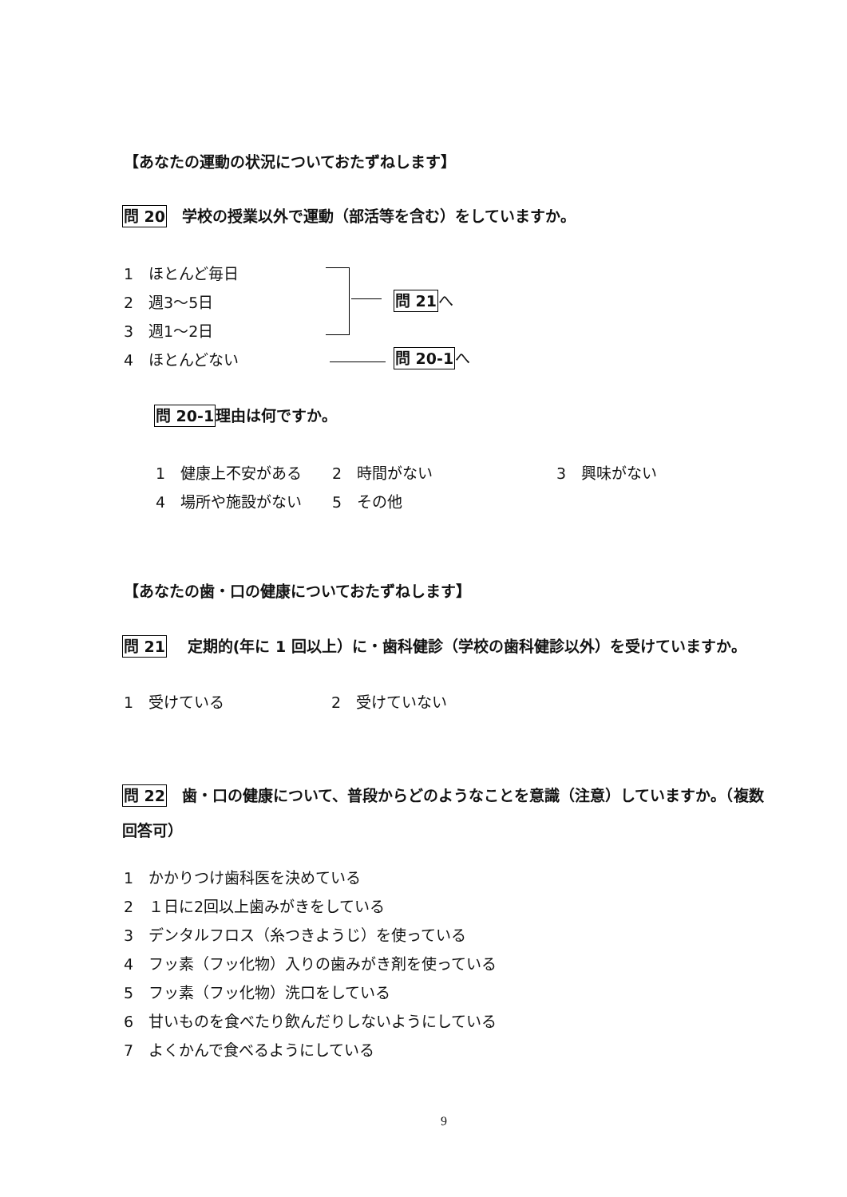【あなたの運動の状況についておたずねします】
問 20　学校の授業以外で運動（部活等を含む）をしていますか。
1　ほとんど毎日
2　週3～5日
3　週1～2日
4　ほとんどない
問 21 へ
問 20-1 へ
問 20-1理由は何ですか。
1　健康上不安がある　　2　時間がない
3　興味がない
4　場所や施設がない　　5　その他
【あなたの歯・口の健康についておたずねします】
問 21　 定期的(年に 1 回以上）に・歯科健診（学校の歯科健診以外）を受けていますか。
1　受けている 2　受けていない
問 22　歯・口の健康について、普段からどのようなことを意識（注意）していますか。（複数回答可）
1　かかりつけ歯科医を決めている
2　１日に2回以上歯みがきをしている
3　デンタルフロス（糸つきようじ）を使っている
4　フッ素（フッ化物）入りの歯みがき剤を使っている
5　フッ素（フッ化物）洗口をしている
6　甘いものを食べたり飲んだりしないようにしている
7　よくかんで食べるようにしている
9